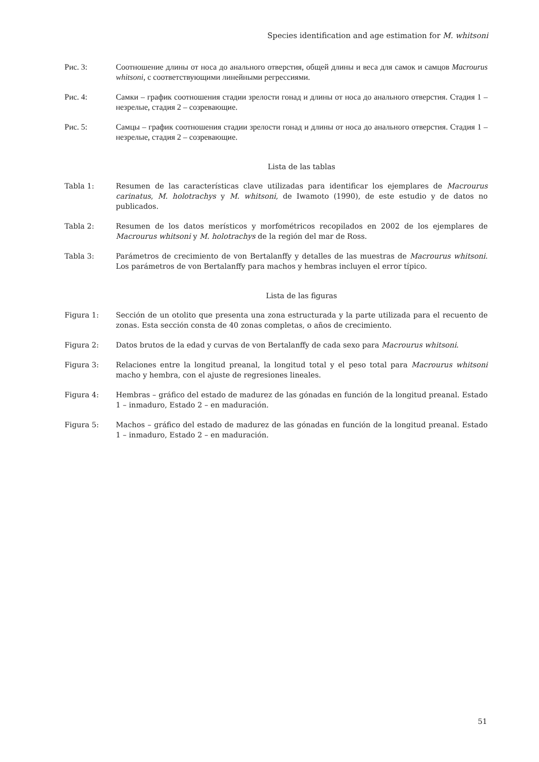Species identification and age estimation for M. whitsoni
Рис. 3: Соотношение длины от носа до анального отверстия, общей длины и веса для самок и самцов Macrourus whitsoni, с соответствующими линейными регрессиями.
Рис. 4: Самки – график соотношения стадии зрелости гонад и длины от носа до анального отверстия. Стадия 1 – незрелые, стадия 2 – созревающие.
Рис. 5: Самцы – график соотношения стадии зрелости гонад и длины от носа до анального отверстия. Стадия 1 – незрелые, стадия 2 – созревающие.
Lista de las tablas
Tabla 1: Resumen de las características clave utilizadas para identificar los ejemplares de Macrourus carinatus, M. holotrachys y M. whitsoni, de Iwamoto (1990), de este estudio y de datos no publicados.
Tabla 2: Resumen de los datos merísticos y morfométricos recopilados en 2002 de los ejemplares de Macrourus whitsoni y M. holotrachys de la región del mar de Ross.
Tabla 3: Parámetros de crecimiento de von Bertalanffy y detalles de las muestras de Macrourus whitsoni. Los parámetros de von Bertalanffy para machos y hembras incluyen el error típico.
Lista de las figuras
Figura 1: Sección de un otolito que presenta una zona estructurada y la parte utilizada para el recuento de zonas. Esta sección consta de 40 zonas completas, o años de crecimiento.
Figura 2: Datos brutos de la edad y curvas de von Bertalanffy de cada sexo para Macrourus whitsoni.
Figura 3: Relaciones entre la longitud preanal, la longitud total y el peso total para Macrourus whitsoni macho y hembra, con el ajuste de regresiones lineales.
Figura 4: Hembras – gráfico del estado de madurez de las gónadas en función de la longitud preanal. Estado 1 – inmaduro, Estado 2 – en maduración.
Figura 5: Machos – gráfico del estado de madurez de las gónadas en función de la longitud preanal. Estado 1 – inmaduro, Estado 2 – en maduración.
51